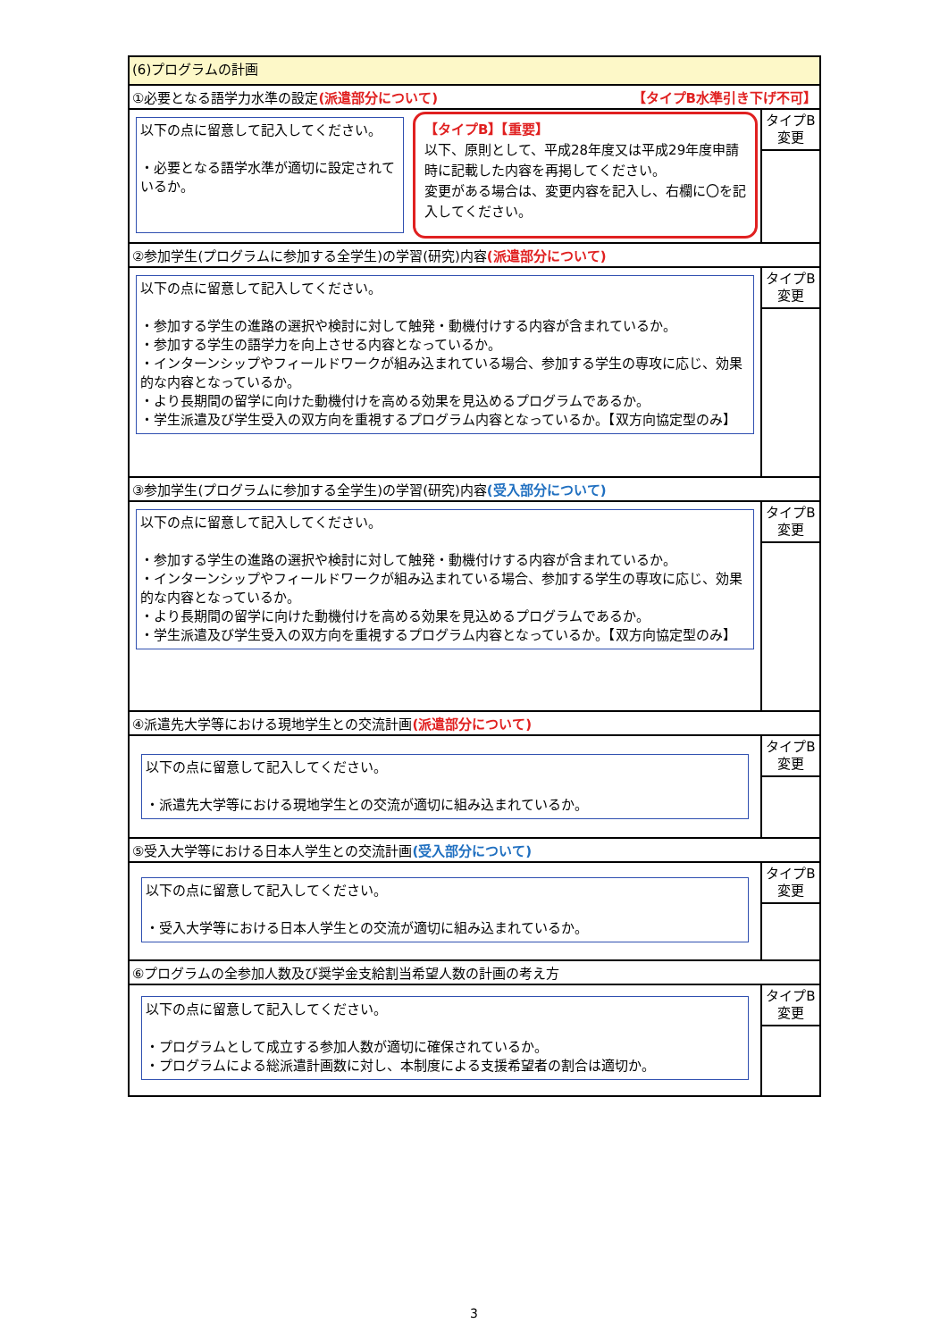| (6)プログラムの計画 | |
| ①必要となる語学力水準の設定 (派遣部分について) 【タイプB水準引き下げ不可】 | |
| 以下の点に留意して記入してください。 ・必要となる語学水準が適切に設定されているか。 【タイプB】【重要】 以下、原則として、平成28年度又は平成29年度申請時に記載した内容を再掲してください。 変更がある場合は、変更内容を記入し、右欄に〇を記入してください。 | タイプB 変更 |
| ②参加学生(プログラムに参加する全学生)の学習(研究)内容 (派遣部分について) | |
| 以下の点に留意して記入してください。 ・参加する学生の進路の選択や検討に対して触発・動機付けする内容が含まれているか。 ・参加する学生の語学力を向上させる内容となっているか。 ・インターンシップやフィールドワークが組み込まれている場合、参加する学生の専攻に応じ、効果的な内容となっているか。 ・より長期間の留学に向けた動機付けを高める効果を見込めるプログラムであるか。 ・学生派遣及び学生受入の双方向を重視するプログラム内容となっているか。【双方向協定型のみ】 | タイプB 変更 |
| ③参加学生(プログラムに参加する全学生)の学習(研究)内容 (受入部分について) | |
| 以下の点に留意して記入してください。 ・参加する学生の進路の選択や検討に対して触発・動機付けする内容が含まれているか。 ・インターンシップやフィールドワークが組み込まれている場合、参加する学生の専攻に応じ、効果的な内容となっているか。 ・より長期間の留学に向けた動機付けを高める効果を見込めるプログラムであるか。 ・学生派遣及び学生受入の双方向を重視するプログラム内容となっているか。【双方向協定型のみ】 | タイプB 変更 |
| ④派遣先大学等における現地学生との交流計画 (派遣部分について) | |
| 以下の点に留意して記入してください。 ・派遣先大学等における現地学生との交流が適切に組み込まれているか。 | タイプB 変更 |
| ⑤受入大学等における日本人学生との交流計画 (受入部分について) | |
| 以下の点に留意して記入してください。 ・受入大学等における日本人学生との交流が適切に組み込まれているか。 | タイプB 変更 |
| ⑥プログラムの全参加人数及び奨学金支給割当希望人数の計画の考え方 | |
| 以下の点に留意して記入してください。 ・プログラムとして成立する参加人数が適切に確保されているか。 ・プログラムによる総派遣計画数に対し、本制度による支援希望者の割合は適切か。 | タイプB 変更 |
3